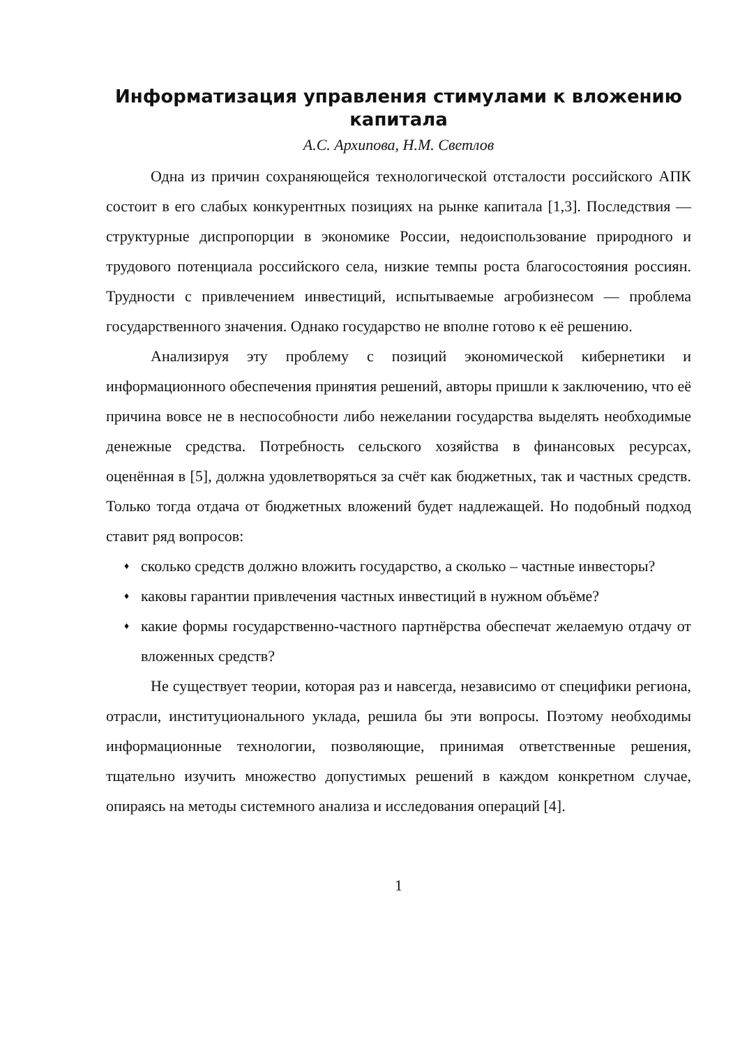Информатизация управления стимулами к вложению капитала
А.С. Архипова, Н.М. Светлов
Одна из причин сохраняющейся технологической отсталости российского АПК состоит в его слабых конкурентных позициях на рынке капитала [1,3]. Последствия — структурные диспропорции в экономике России, недоиспользование природного и трудового потенциала российского села, низкие темпы роста благосостояния россиян. Трудности с привлечением инвестиций, испытываемые агробизнесом — проблема государственного значения. Однако государство не вполне готово к её решению.
Анализируя эту проблему с позиций экономической кибернетики и информационного обеспечения принятия решений, авторы пришли к заключению, что её причина вовсе не в неспособности либо нежелании государства выделять необходимые денежные средства. Потребность сельского хозяйства в финансовых ресурсах, оценённая в [5], должна удовлетворяться за счёт как бюджетных, так и частных средств. Только тогда отдача от бюджетных вложений будет надлежащей. Но подобный подход ставит ряд вопросов:
♦ сколько средств должно вложить государство, а сколько – частные инвесторы?
♦ каковы гарантии привлечения частных инвестиций в нужном объёме?
♦ какие формы государственно-частного партнёрства обеспечат желаемую отдачу от вложенных средств?
Не существует теории, которая раз и навсегда, независимо от специфики региона, отрасли, институционального уклада, решила бы эти вопросы. Поэтому необходимы информационные технологии, позволяющие, принимая ответственные решения, тщательно изучить множество допустимых решений в каждом конкретном случае, опираясь на методы системного анализа и исследования операций [4].
1